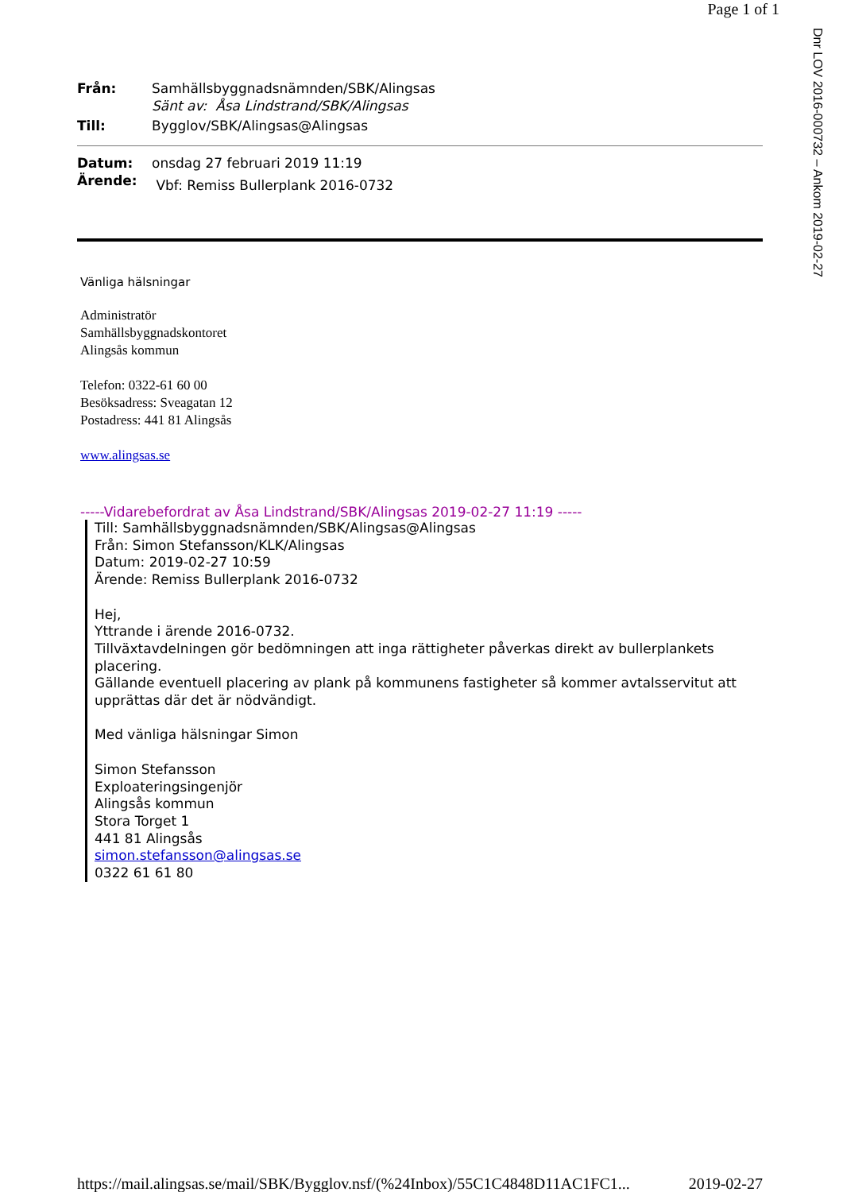Page 1 of 1
Dnr LOV 2016-000732 – Ankom 2019-02-27
Från:
Samhällsbyggnadsnämnden/SBK/Alingsas
Sänt av: Åsa Lindstrand/SBK/Alingsas
Till:
Bygglov/SBK/Alingsas@Alingsas
Datum:
onsdag 27 februari 2019 11:19
Ärende:
Vbf: Remiss Bullerplank 2016-0732
Vänliga hälsningar
Administratör
Samhällsbyggnadskontoret
Alingsås kommun
Telefon: 0322-61 60 00
Besöksadress: Sveagatan 12
Postadress: 441 81 Alingsås
www.alingsas.se
-----Vidarebefordrat av Åsa Lindstrand/SBK/Alingsas 2019-02-27 11:19 -----
Till: Samhällsbyggnadsnämnden/SBK/Alingsas@Alingsas
Från: Simon Stefansson/KLK/Alingsas
Datum: 2019-02-27 10:59
Ärende: Remiss Bullerplank 2016-0732
Hej,
Yttrande i ärende 2016-0732.
Tillväxtavdelningen gör bedömningen att inga rättigheter påverkas direkt av bullerplankets placering.
Gällande eventuell placering av plank på kommunens fastigheter så kommer avtalsservitut att upprättas där det är nödvändigt.
Med vänliga hälsningar Simon
Simon Stefansson
Exploateringsingenjör
Alingsås kommun
Stora Torget 1
441 81 Alingsås
simon.stefansson@alingsas.se
0322 61 61 80
https://mail.alingsas.se/mail/SBK/Bygglov.nsf/(%24Inbox)/55C1C4848D11AC1FC1... 2019-02-27